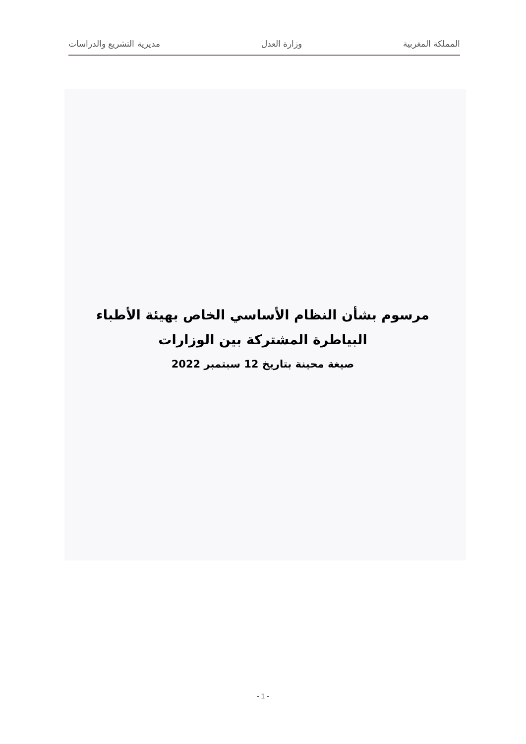المملكة المغربية وزارة العدل مديرية التشريع والدراسات
مرسوم بشأن النظام الأساسي الخاص بهيئة الأطباء البياطرة المشتركة بين الوزارات
صيغة محينة بتاريخ 12 سبتمبر 2022
- 1 -